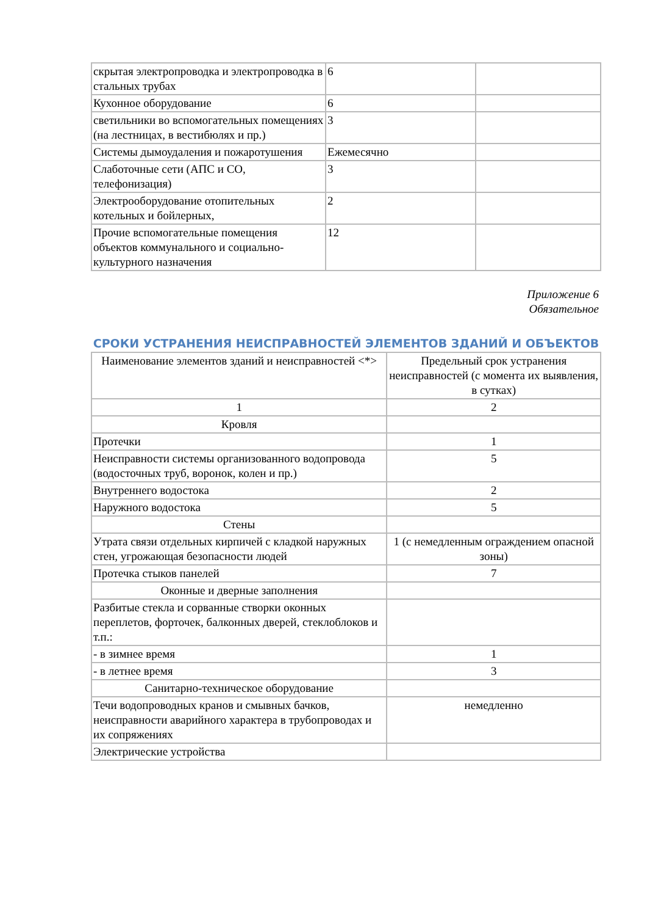| скрытая электропроводка и электропроводка в стальных трубах | 6 | |
| Кухонное оборудование | 6 | |
| светильники во вспомогательных помещениях (на лестницах, в вестибюлях и пр.) | 3 | |
| Системы дымоудаления и пожаротушения | Ежемесячно | |
| Слаботочные сети (АПС и СО, телефонизация) | 3 | |
| Электрооборудование отопительных котельных и бойлерных, | 2 | |
| Прочие вспомогательные помещения объектов коммунального и социально-культурного назначения | 12 | |
Приложение 6
Обязательное
СРОКИ УСТРАНЕНИЯ НЕИСПРАВНОСТЕЙ ЭЛЕМЕНТОВ ЗДАНИЙ И ОБЪЕКТОВ
| Наименование элементов зданий и неисправностей <*> | Предельный срок устранения неисправностей (с момента их выявления, в сутках) |
| --- | --- |
| 1 | 2 |
| Кровля | |
| Протечки | 1 |
| Неисправности системы организованного водопровода (водосточных труб, воронок, колен и пр.) | 5 |
| Внутреннего водостока | 2 |
| Наружного водостока | 5 |
| Стены | |
| Утрата связи отдельных кирпичей с кладкой наружных стен, угрожающая безопасности людей | 1 (с немедленным ограждением опасной зоны) |
| Протечка стыков панелей | 7 |
| Оконные и дверные заполнения | |
| Разбитые стекла и сорванные створки оконных переплетов, форточек, балконных дверей, стеклоблоков и т.п.: | |
| - в зимнее время | 1 |
| - в летнее время | 3 |
| Санитарно-техническое оборудование | |
| Течи водопроводных кранов и смывных бачков, неисправности аварийного характера в трубопроводах и их сопряжениях | немедленно |
| Электрические устройства | |